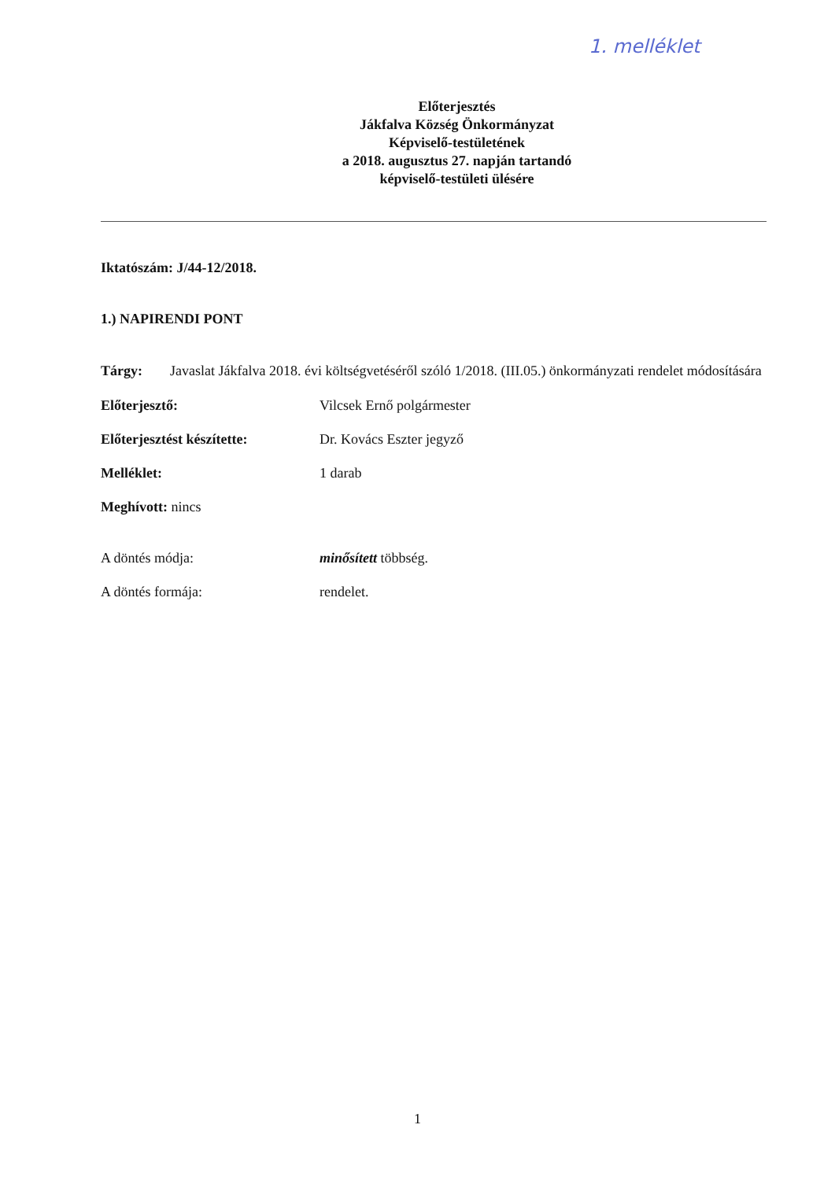1. melléklet
Előterjesztés
Jákfalva Község Önkormányzat
Képviselő-testületének
a 2018. augusztus 27. napján tartandó
képviselő-testületi ülésére
Iktatószám: J/44-12/2018.
1.) NAPIRENDI PONT
Tárgy: Javaslat Jákfalva 2018. évi költségvetéséről szóló 1/2018. (III.05.) önkormányzati rendelet módosítására
Előterjesztő: Vilcsek Ernő polgármester
Előterjesztést készítette: Dr. Kovács Eszter jegyző
Melléklet: 1 darab
Meghívott: nincs
A döntés módja: minősített többség.
A döntés formája: rendelet.
1